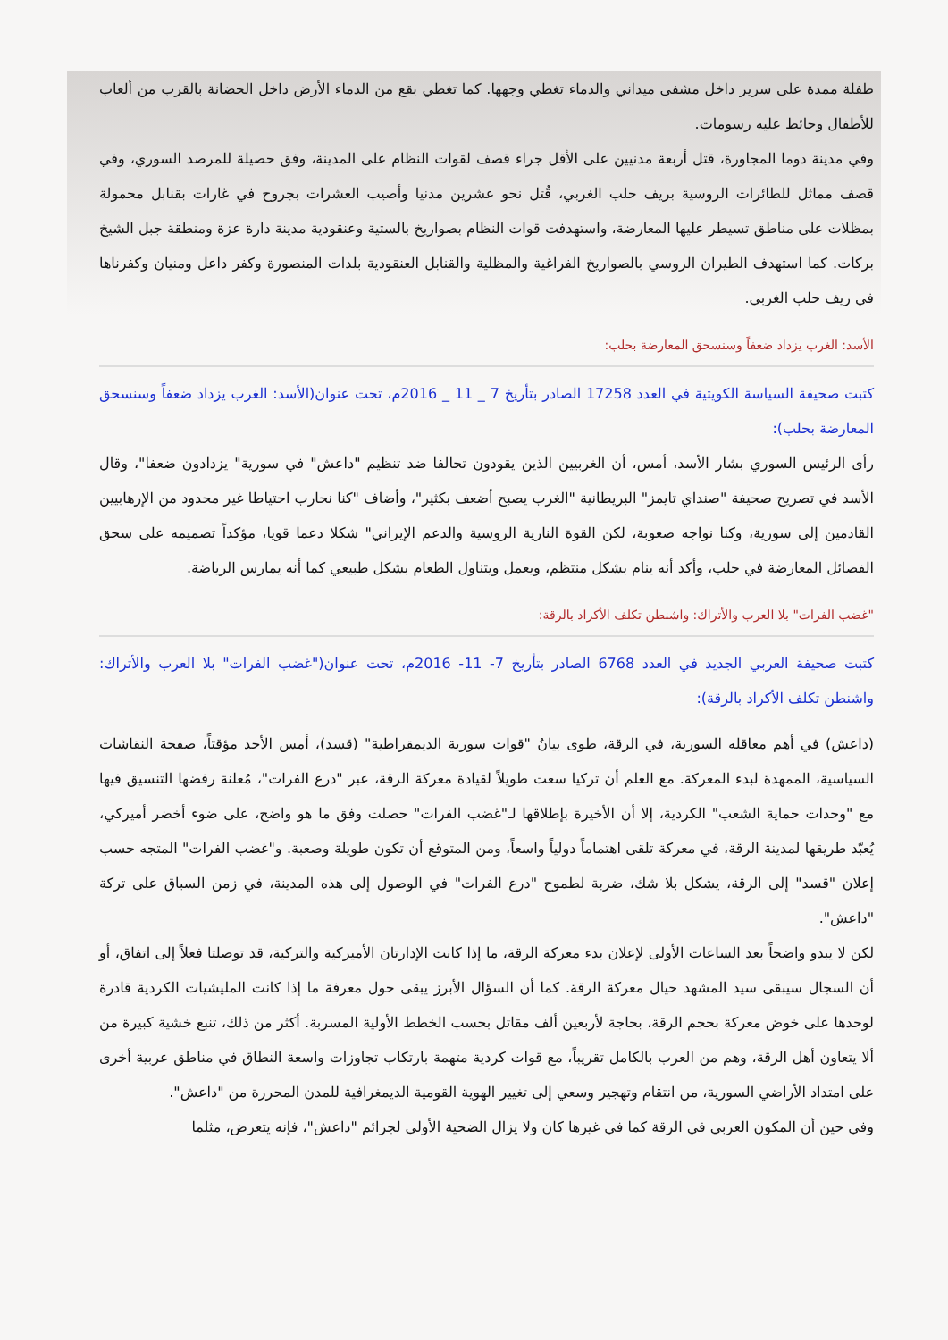طفلة ممدة على سرير داخل مشفى ميداني والدماء تغطي وجهها. كما تغطي بقع من الدماء الأرض داخل الحضانة بالقرب من ألعاب للأطفال وحائط عليه رسومات.
وفي مدينة دوما المجاورة، قتل أربعة مدنيين على الأقل جراء قصف لقوات النظام على المدينة، وفق حصيلة للمرصد السوري، وفي قصف مماثل للطائرات الروسية بريف حلب الغربي، قُتل نحو عشرين مدنيا وأصيب العشرات بجروح في غارات بقنابل محمولة بمظلات على مناطق تسيطر عليها المعارضة، واستهدفت قوات النظام بصواريخ بالستية وعنقودية مدينة دارة عزة ومنطقة جبل الشيخ بركات. كما استهدف الطيران الروسي بالصواريخ الفراغية والمظلية والقنابل العنقودية بلدات المنصورة وكفر داعل ومنيان وكفرناها في ريف حلب الغربي.
الأسد: الغرب يزداد ضعفاً وسنسحق المعارضة بحلب:
كتبت صحيفة السياسة الكويتية في العدد 17258 الصادر بتأريخ 7 _ 11 _ 2016م، تحت عنوان(الأسد: الغرب يزداد ضعفاً وسنسحق المعارضة بحلب):
رأى الرئيس السوري بشار الأسد، أمس، أن الغربيين الذين يقودون تحالفا ضد تنظيم "داعش" في سورية" يزدادون ضعفا"، وقال الأسد في تصريح صحيفة "صنداي تايمز" البريطانية "الغرب يصبح أضعف بكثير"، وأضاف "كنا نحارب احتياطا غير محدود من الإرهابيين القادمين إلى سورية، وكنا نواجه صعوبة، لكن القوة النارية الروسية والدعم الإيراني" شكلا دعما قويا، مؤكداً تصميمه على سحق الفصائل المعارضة في حلب، وأكد أنه ينام بشكل منتظم، ويعمل ويتناول الطعام بشكل طبيعي كما أنه يمارس الرياضة.
"غضب الفرات" بلا العرب والأتراك: واشنطن تكلف الأكراد بالرقة:
كتبت صحيفة العربي الجديد في العدد 6768 الصادر بتأريخ 7- 11- 2016م، تحت عنوان("غضب الفرات" بلا العرب والأتراك: واشنطن تكلف الأكراد بالرقة):
(داعش) في أهم معاقله السورية، في الرقة، طوى بيانُ "قوات سورية الديمقراطية" (قسد)، أمس الأحد مؤقتاً، صفحة النقاشات السياسية، الممهدة لبدء المعركة. مع العلم أن تركيا سعت طويلاً لقيادة معركة الرقة، عبر "درع الفرات"، مُعلنة رفضها التنسيق فيها مع "وحدات حماية الشعب" الكردية، إلا أن الأخيرة بإطلاقها لـ"غضب الفرات" حصلت وفق ما هو واضح، على ضوء أخضر أميركي، يُعبّد طريقها لمدينة الرقة، في معركة تلقى اهتماماً دولياً واسعاً، ومن المتوقع أن تكون طويلة وصعبة. و"غضب الفرات" المتجه حسب إعلان "قسد" إلى الرقة، يشكل بلا شك، ضربة لطموح "درع الفرات" في الوصول إلى هذه المدينة، في زمن السباق على تركة "داعش".
لكن لا يبدو واضحاً بعد الساعات الأولى لإعلان بدء معركة الرقة، ما إذا كانت الإدارتان الأميركية والتركية، قد توصلتا فعلاً إلى اتفاق، أو أن السجال سيبقى سيد المشهد حيال معركة الرقة. كما أن السؤال الأبرز يبقى حول معرفة ما إذا كانت المليشيات الكردية قادرة لوحدها على خوض معركة بحجم الرقة، بحاجة لأربعين ألف مقاتل بحسب الخطط الأولية المسربة. أكثر من ذلك، تنبع خشية كبيرة من ألا يتعاون أهل الرقة، وهم من العرب بالكامل تقريباً، مع قوات كردية متهمة بارتكاب تجاوزات واسعة النطاق في مناطق عربية أخرى على امتداد الأراضي السورية، من انتقام وتهجير وسعي إلى تغيير الهوية القومية الديمغرافية للمدن المحررة من "داعش".
وفي حين أن المكون العربي في الرقة كما في غيرها كان ولا يزال الضحية الأولى لجرائم "داعش"، فإنه يتعرض، مثلما